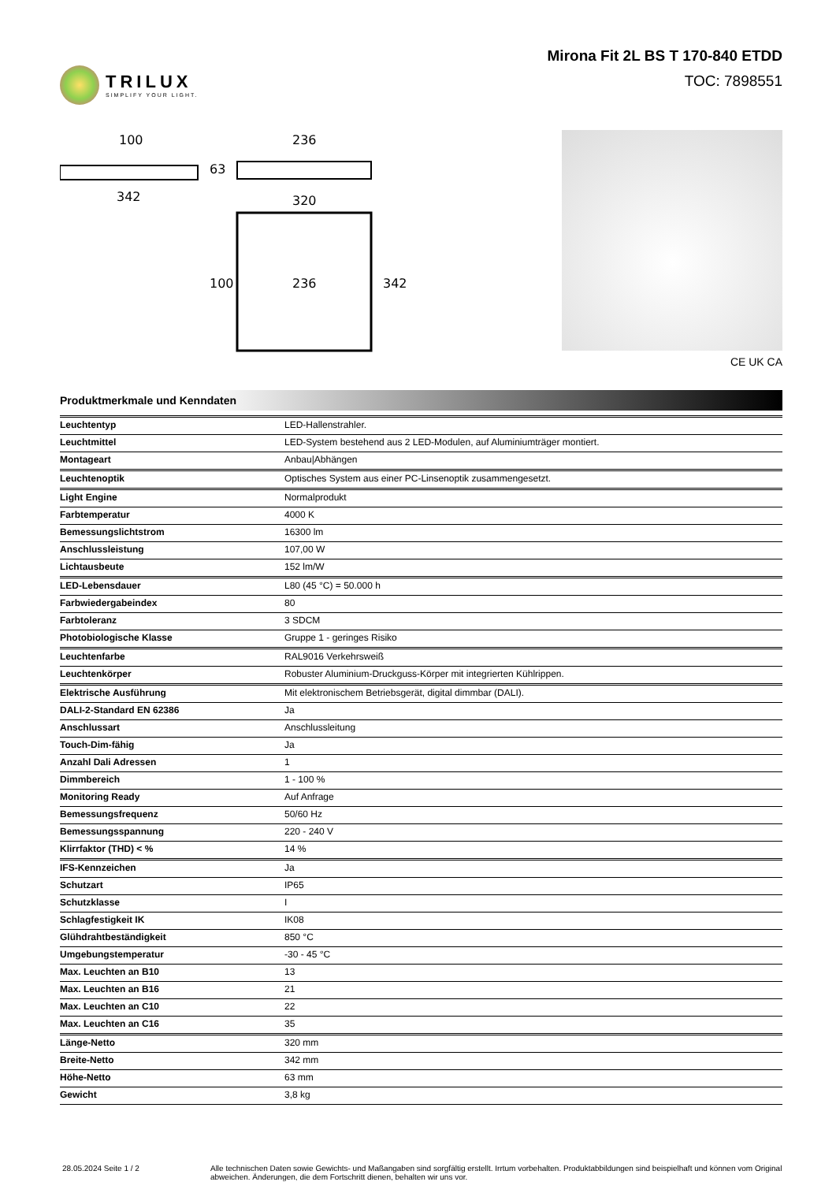TRILUX
SIMPLIFY YOUR LIGHT.
Mirona Fit 2L BS T 170-840 ETDD
TOC: 7898551
100
342
236
63
320
236
100
342
CE UK CA
Produktmerkmale und Kenndaten
| Leuchtentyp | LED-Hallenstrahler. |
| Leuchtmittel | LED-System bestehend aus 2 LED-Modulen, auf Aluminiumträger montiert. |
| Montageart | Anbau/Abhängen |
| Leuchtenoptik | Optisches System aus einer PC-Linsenoptik zusammengesetzt. |
| Light Engine | Normalprodukt |
| Farbtemperatur | 4000 K |
| Bemessungslichtstrom | 16300 lm |
| Anschlussleistung | 107,00 W |
| Lichtausbeute | 152 lm/W |
| LED-Lebensdauer | L80 (45 °C) = 50.000 h |
| Farbwiedergabeindex | 80 |
| Farbtoleranz | 3 SDCM |
| Photobiologische Klasse | Gruppe 1 - geringes Risiko |
| Leuchtenfarbe | RAL9016 Verkehrsweiß |
| Leuchtenkörper | Robuster Aluminium-Druckguss-Körper mit integrierten Kühlrippen. |
| Elektrische Ausführung | Mit elektronischem Betriebsgerät, digital dimmbar (DALI). |
| DALI-2-Standard EN 62386 | Ja |
| Anschlussart | Anschlussleitung |
| Touch-Dim-fähig | Ja |
| Anzahl Dali Adressen | 1 |
| Dimmbereich | 1 - 100 % |
| Monitoring Ready | Auf Anfrage |
| Bemessungsfrequenz | 50/60 Hz |
| Bemessungsspannung | 220 - 240 V |
| Klirrfaktor (THD) < % | 14 % |
| IFS-Kennzeichen | Ja |
| Schutzart | IP65 |
| Schutzklasse | I |
| Schlagfestigkeit IK | IK08 |
| Glühdrahtbeständigkeit | 850 °C |
| Umgebungstemperatur | -30 - 45 °C |
| Max. Leuchten an B10 | 13 |
| Max. Leuchten an B16 | 21 |
| Max. Leuchten an C10 | 22 |
| Max. Leuchten an C16 | 35 |
| Länge-Netto | 320 mm |
| Breite-Netto | 342 mm |
| Höhe-Netto | 63 mm |
| Gewicht | 3,8 kg |
28.05.2024 Seite 1 / 2 Alle technischen Daten sowie Gewichts- und Maßangaben sind sorgfältig erstellt. Irrtum vorbehalten. Produktabbildungen sind beispielhaft und können vom Original abweichen. Änderungen, die dem Fortschritt dienen, behalten wir uns vor.